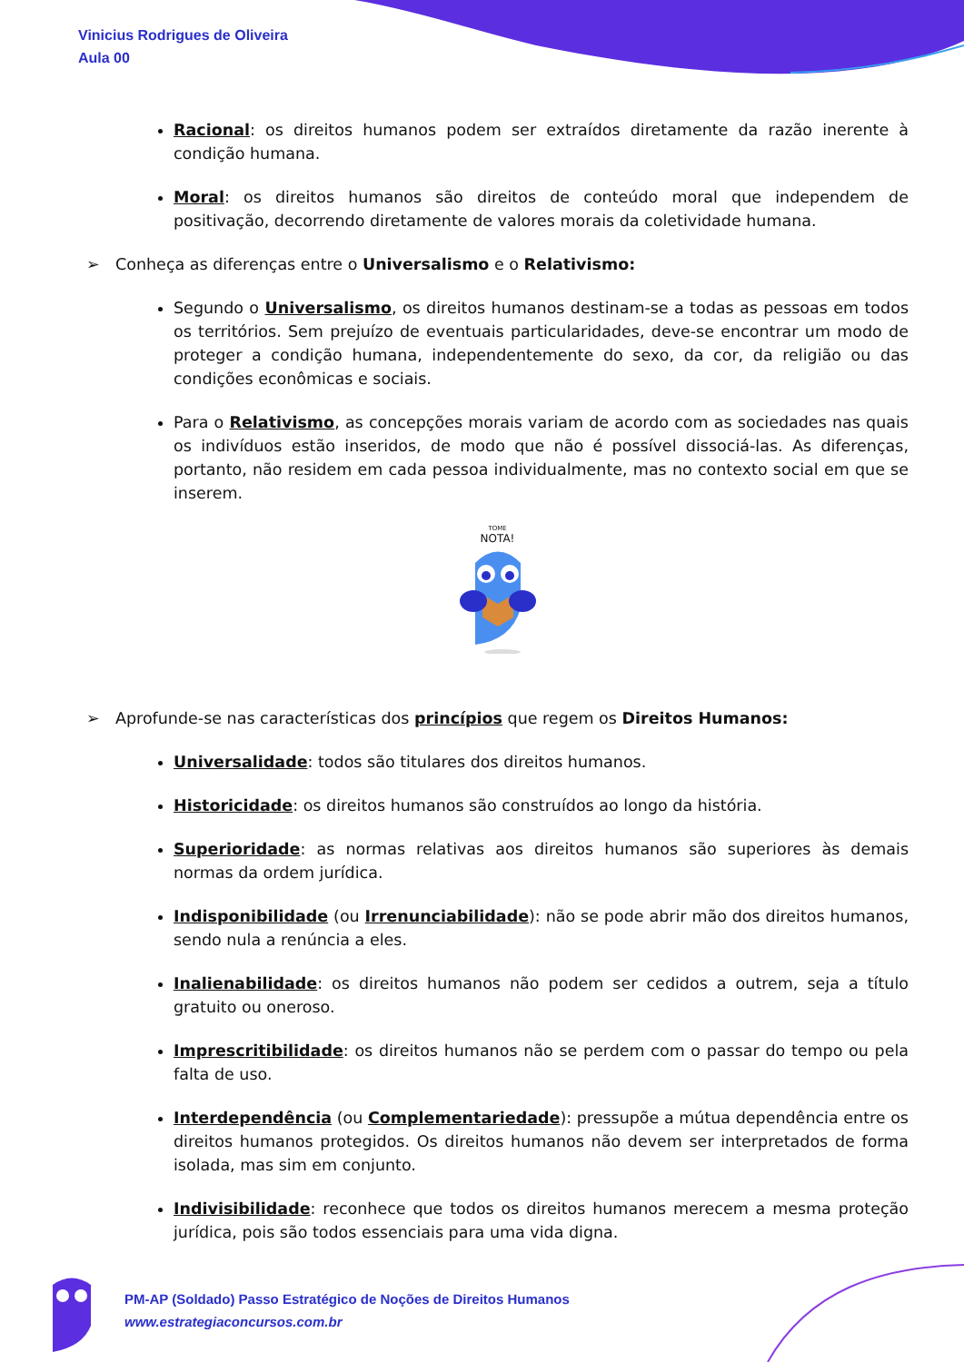Vinicius Rodrigues de Oliveira
Aula 00
Racional: os direitos humanos podem ser extraídos diretamente da razão inerente à condição humana.
Moral: os direitos humanos são direitos de conteúdo moral que independem de positivação, decorrendo diretamente de valores morais da coletividade humana.
➢ Conheça as diferenças entre o Universalismo e o Relativismo:
Segundo o Universalismo, os direitos humanos destinam-se a todas as pessoas em todos os territórios. Sem prejuízo de eventuais particularidades, deve-se encontrar um modo de proteger a condição humana, independentemente do sexo, da cor, da religião ou das condições econômicas e sociais.
Para o Relativismo, as concepções morais variam de acordo com as sociedades nas quais os indivíduos estão inseridos, de modo que não é possível dissociá-las. As diferenças, portanto, não residem em cada pessoa individualmente, mas no contexto social em que se inserem.
TOME
NOTA!
➢ Aprofunde-se nas características dos princípios que regem os Direitos Humanos:
Universalidade: todos são titulares dos direitos humanos.
Historicidade: os direitos humanos são construídos ao longo da história.
Superioridade: as normas relativas aos direitos humanos são superiores às demais normas da ordem jurídica.
Indisponibilidade (ou Irrenunciabilidade): não se pode abrir mão dos direitos humanos, sendo nula a renúncia a eles.
Inalienabilidade: os direitos humanos não podem ser cedidos a outrem, seja a título gratuito ou oneroso.
Imprescritibilidade: os direitos humanos não se perdem com o passar do tempo ou pela falta de uso.
Interdependência (ou Complementariedade): pressupõe a mútua dependência entre os direitos humanos protegidos. Os direitos humanos não devem ser interpretados de forma isolada, mas sim em conjunto.
Indivisibilidade: reconhece que todos os direitos humanos merecem a mesma proteção jurídica, pois são todos essenciais para uma vida digna.
PM-AP (Soldado) Passo Estratégico de Noções de Direitos Humanos
www.estrategiaconcursos.com.br